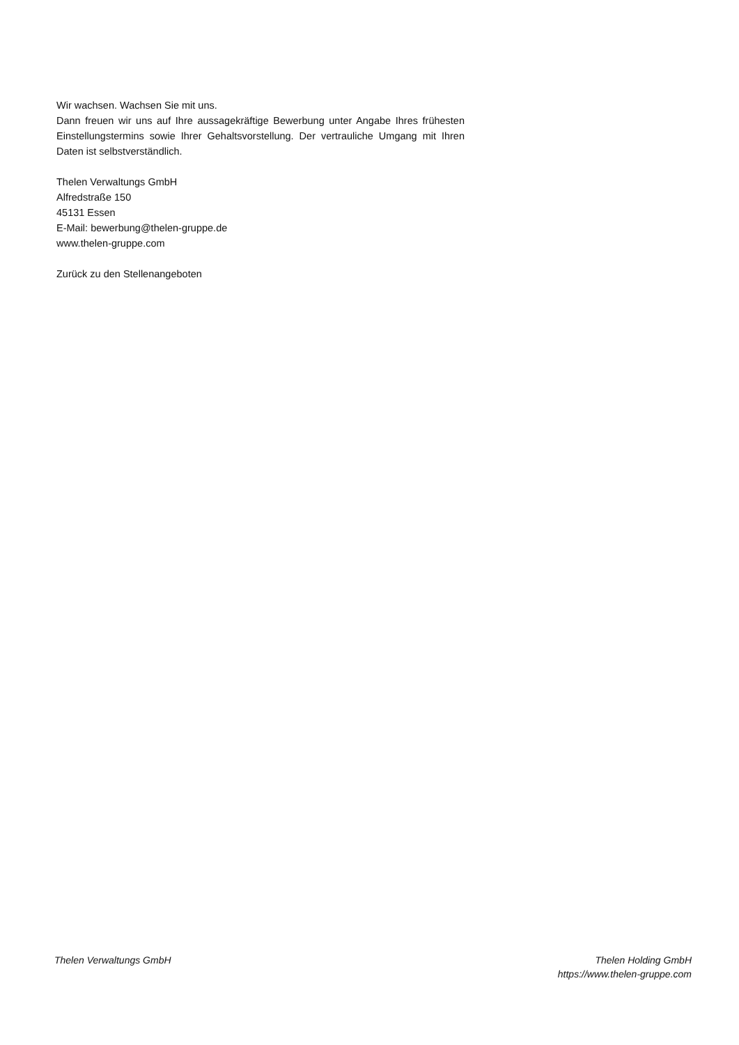Wir wachsen. Wachsen Sie mit uns.
Dann freuen wir uns auf Ihre aussagekräftige Bewerbung unter Angabe Ihres frühesten Einstellungstermins sowie Ihrer Gehaltsvorstellung. Der vertrauliche Umgang mit Ihren Daten ist selbstverständlich.
Thelen Verwaltungs GmbH
Alfredstraße 150
45131 Essen
E-Mail: bewerbung@thelen-gruppe.de
www.thelen-gruppe.com
Zurück zu den Stellenangeboten
Thelen Verwaltungs GmbH Thelen Holding GmbH
https://www.thelen-gruppe.com